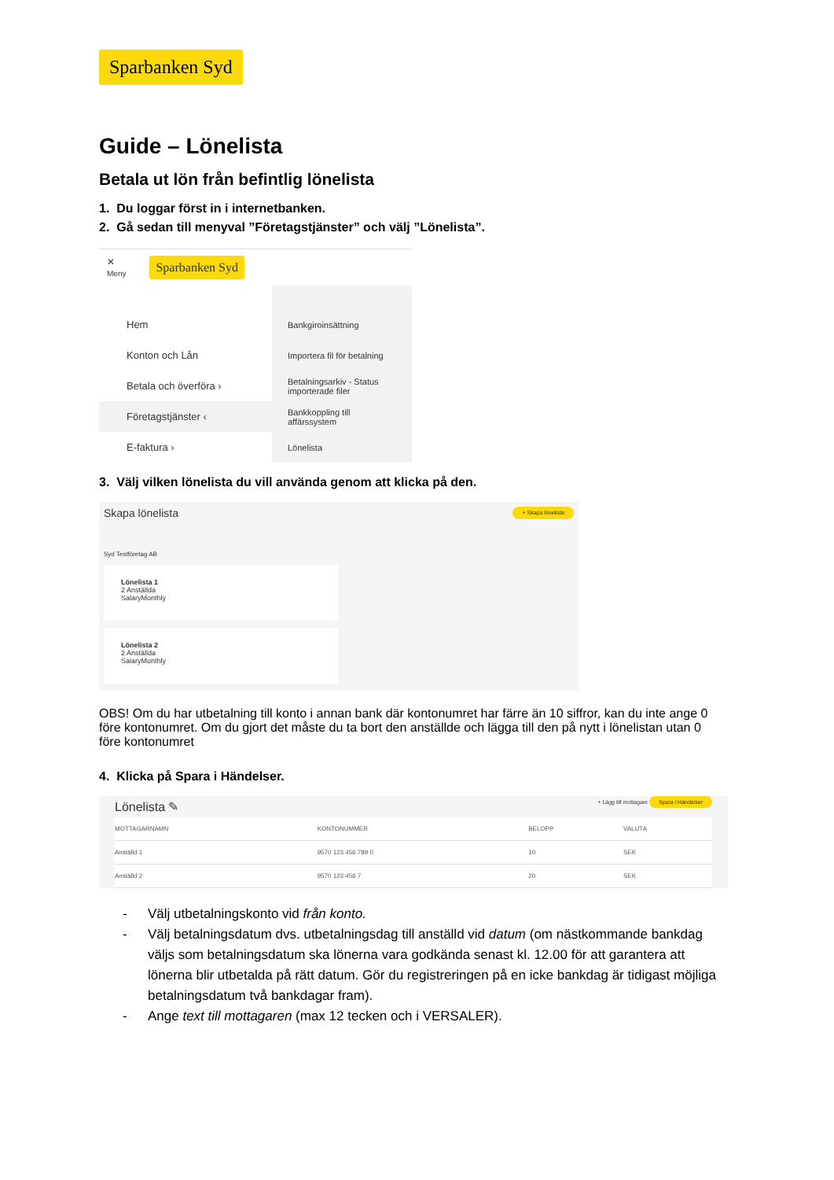Sparbanken Syd
Guide – Lönelista
Betala ut lön från befintlig lönelista
1. Du loggar först in i internetbanken.
2. Gå sedan till menyval ”Företagstjänster” och välj ”Lönelista”.
✕
Meny Sparbanken Syd
Hem
Konton och Lån
Betala och överföra ›
Företagstjänster ‹
E-faktura ›
Bankgiroinsättning
Importera fil för betalning
Betalningsarkiv - Status importerade filer
Bankkoppling till affärssystem
Lönelista
3. Välj vilken lönelista du vill använda genom att klicka på den.
Skapa lönelista + Skapa lönelista
Syd Testföretag AB
Lönelista 1
2 Anställda
SalaryMonthly
Lönelista 2
2 Anställda
SalaryMonthly
OBS! Om du har utbetalning till konto i annan bank där kontonumret har färre än 10 siffror, kan du inte ange 0 före kontonumret. Om du gjort det måste du ta bort den anställde och lägga till den på nytt i lönelistan utan 0 före kontonumret
4. Klicka på Spara i Händelser.
Lönelista ✎ + Lägg till mottagare Spara i Händelser
| MOTTAGARNAMN | KONTONUMMER | BELOPP | VALUTA |
| --- | --- | --- | --- |
| Anställd 1 | 9570 123 456 789 0 | 10 | SEK |
| Anställd 2 | 9570 123 456 7 | 20 | SEK |
- Välj utbetalningskonto vid från konto.
- Välj betalningsdatum dvs. utbetalningsdag till anställd vid datum (om nästkommande bankdag väljs som betalningsdatum ska lönerna vara godkända senast kl. 12.00 för att garantera att lönerna blir utbetalda på rätt datum. Gör du registreringen på en icke bankdag är tidigast möjliga betalningsdatum två bankdagar fram).
- Ange text till mottagaren (max 12 tecken och i VERSALER).